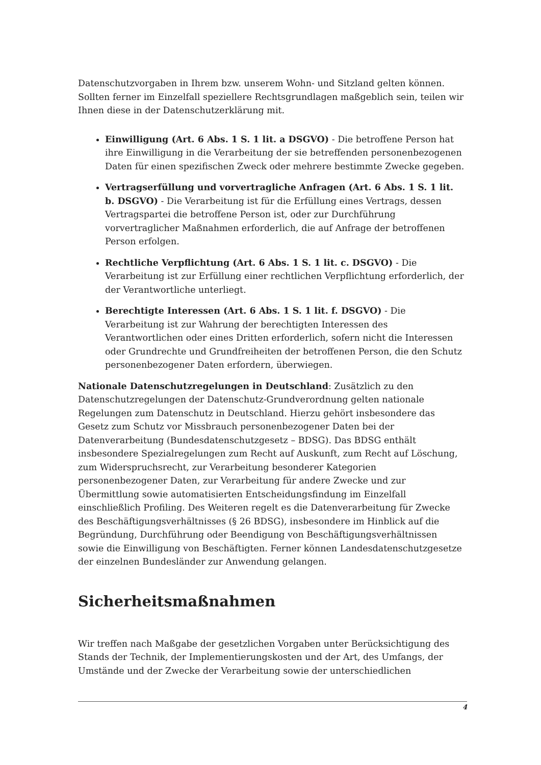Datenschutzvorgaben in Ihrem bzw. unserem Wohn- und Sitzland gelten können. Sollten ferner im Einzelfall speziellere Rechtsgrundlagen maßgeblich sein, teilen wir Ihnen diese in der Datenschutzerklärung mit.
Einwilligung (Art. 6 Abs. 1 S. 1 lit. a DSGVO) - Die betroffene Person hat ihre Einwilligung in die Verarbeitung der sie betreffenden personenbezogenen Daten für einen spezifischen Zweck oder mehrere bestimmte Zwecke gegeben.
Vertragserfüllung und vorvertragliche Anfragen (Art. 6 Abs. 1 S. 1 lit. b. DSGVO) - Die Verarbeitung ist für die Erfüllung eines Vertrags, dessen Vertragspartei die betroffene Person ist, oder zur Durchführung vorvertraglicher Maßnahmen erforderlich, die auf Anfrage der betroffenen Person erfolgen.
Rechtliche Verpflichtung (Art. 6 Abs. 1 S. 1 lit. c. DSGVO) - Die Verarbeitung ist zur Erfüllung einer rechtlichen Verpflichtung erforderlich, der der Verantwortliche unterliegt.
Berechtigte Interessen (Art. 6 Abs. 1 S. 1 lit. f. DSGVO) - Die Verarbeitung ist zur Wahrung der berechtigten Interessen des Verantwortlichen oder eines Dritten erforderlich, sofern nicht die Interessen oder Grundrechte und Grundfreiheiten der betroffenen Person, die den Schutz personenbezogener Daten erfordern, überwiegen.
Nationale Datenschutzregelungen in Deutschland: Zusätzlich zu den Datenschutzregelungen der Datenschutz-Grundverordnung gelten nationale Regelungen zum Datenschutz in Deutschland. Hierzu gehört insbesondere das Gesetz zum Schutz vor Missbrauch personenbezogener Daten bei der Datenverarbeitung (Bundesdatenschutzgesetz – BDSG). Das BDSG enthält insbesondere Spezialregelungen zum Recht auf Auskunft, zum Recht auf Löschung, zum Widerspruchsrecht, zur Verarbeitung besonderer Kategorien personenbezogener Daten, zur Verarbeitung für andere Zwecke und zur Übermittlung sowie automatisierten Entscheidungsfindung im Einzelfall einschließlich Profiling. Des Weiteren regelt es die Datenverarbeitung für Zwecke des Beschäftigungsverhältnisses (§ 26 BDSG), insbesondere im Hinblick auf die Begründung, Durchführung oder Beendigung von Beschäftigungsverhältnissen sowie die Einwilligung von Beschäftigten. Ferner können Landesdatenschutzgesetze der einzelnen Bundesländer zur Anwendung gelangen.
Sicherheitsmaßnahmen
Wir treffen nach Maßgabe der gesetzlichen Vorgaben unter Berücksichtigung des Stands der Technik, der Implementierungskosten und der Art, des Umfangs, der Umstände und der Zwecke der Verarbeitung sowie der unterschiedlichen
4